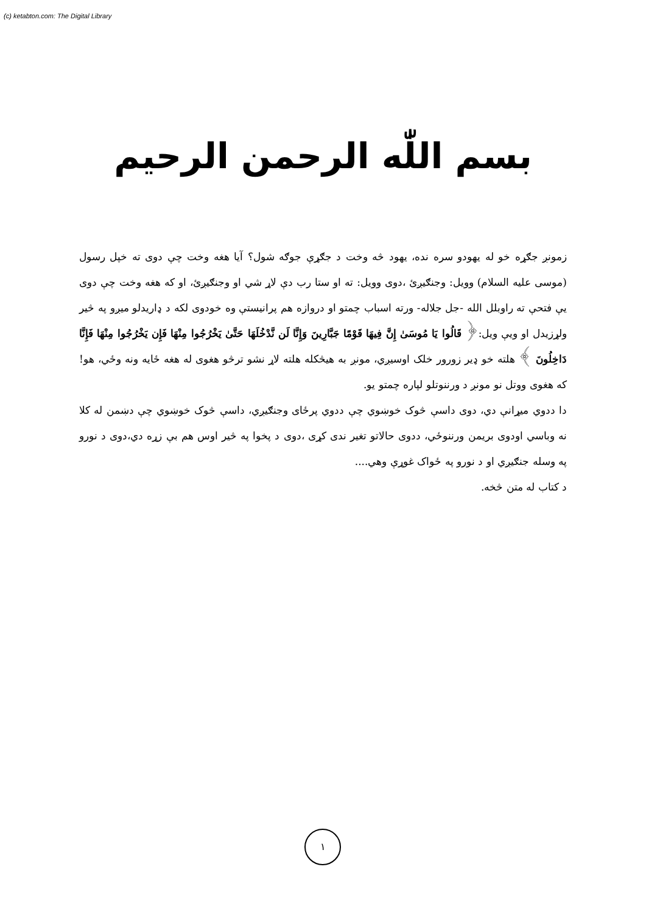(c) ketabton.com: The Digital Library
بسم اللّٰه الرحمن الرحيم
زمونږ جګړه خو له يهودو سره نده، يهود څه وخت د جګړې جوګه شول؟ آيا هغه وخت چې دوی ته خپل رسول (موسی عليه السلام) وويل: وجنګيږئ ،دوی وويل: ته او ستا رب دې لاړ شي او وجنګيږئ، او که هغه وخت چې دوی يې فتحې ته راوبلل الله -جل جلاله- ورته اسباب چمتو او دروازه هم پرانيستې وه خودوی لکه د ډاريدلو ميږو په څير ولړزيدل او ويې ويل:﴿ قَالُوا يَا مُوسَىٰ إِنَّ فِيهَا قَوْمًا جَبَّارِينَ وَإِنَّا لَن نَّدْخُلَهَا حَتَّىٰ يَخْرُجُوا مِنْهَا فَإِن يَخْرُجُوا مِنْهَا فَإِنَّا دَاخِلُونَ ﴾ هلته خو ډير زورور خلک اوسيږي، مونږ به هيڅکله هلته لاړ نشو ترڅو هغوی له هغه ځايه ونه وځي، هو! که هغوی ووتل نو مونږ د ورننوتلو لپاره چمتو يو.
دا ددوي ميړانې دي، دوی داسې څوک خوښوي چې ددوي پرځای وجنګيږي، داسې څوک خوښوي چې دښمن له کلا نه وباسي اودوی بريمن ورننوځي، ددوی حالاتو تغير ندی کړی ،دوی د پخوا په څير اوس هم بې زړه دي،دوی د نورو په وسله جنګيږي او د نورو په ځواک غوړې وهي....
د کتاب له متن څخه.
١